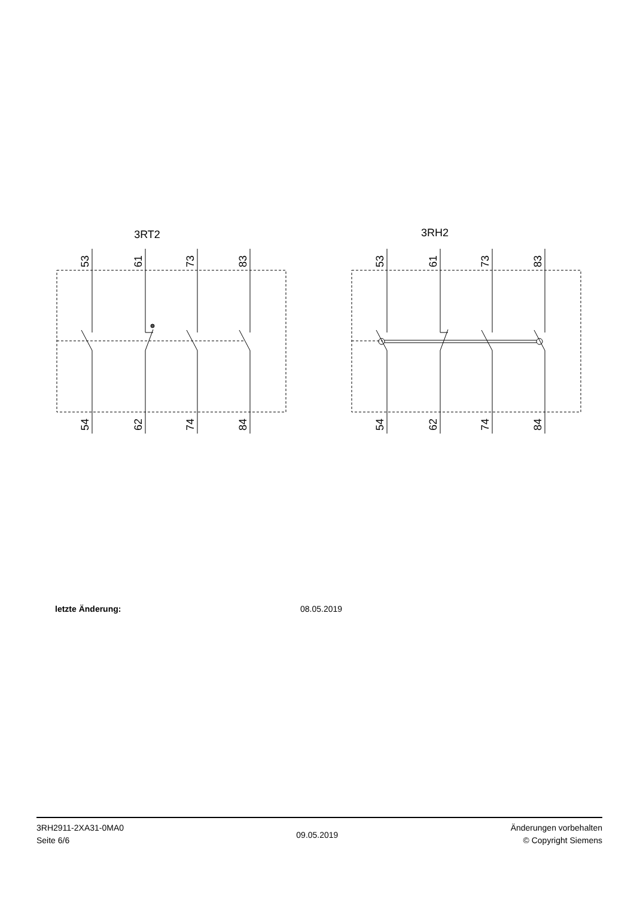3RT2
3RH2
53
61
73
83
54
62
74
84
53
61
73
83
54
62
74
84
letzte Änderung: 08.05.2019
3RH2911-2XA31-0MA0
Seite 6/6
09.05.2019
Änderungen vorbehalten
© Copyright Siemens